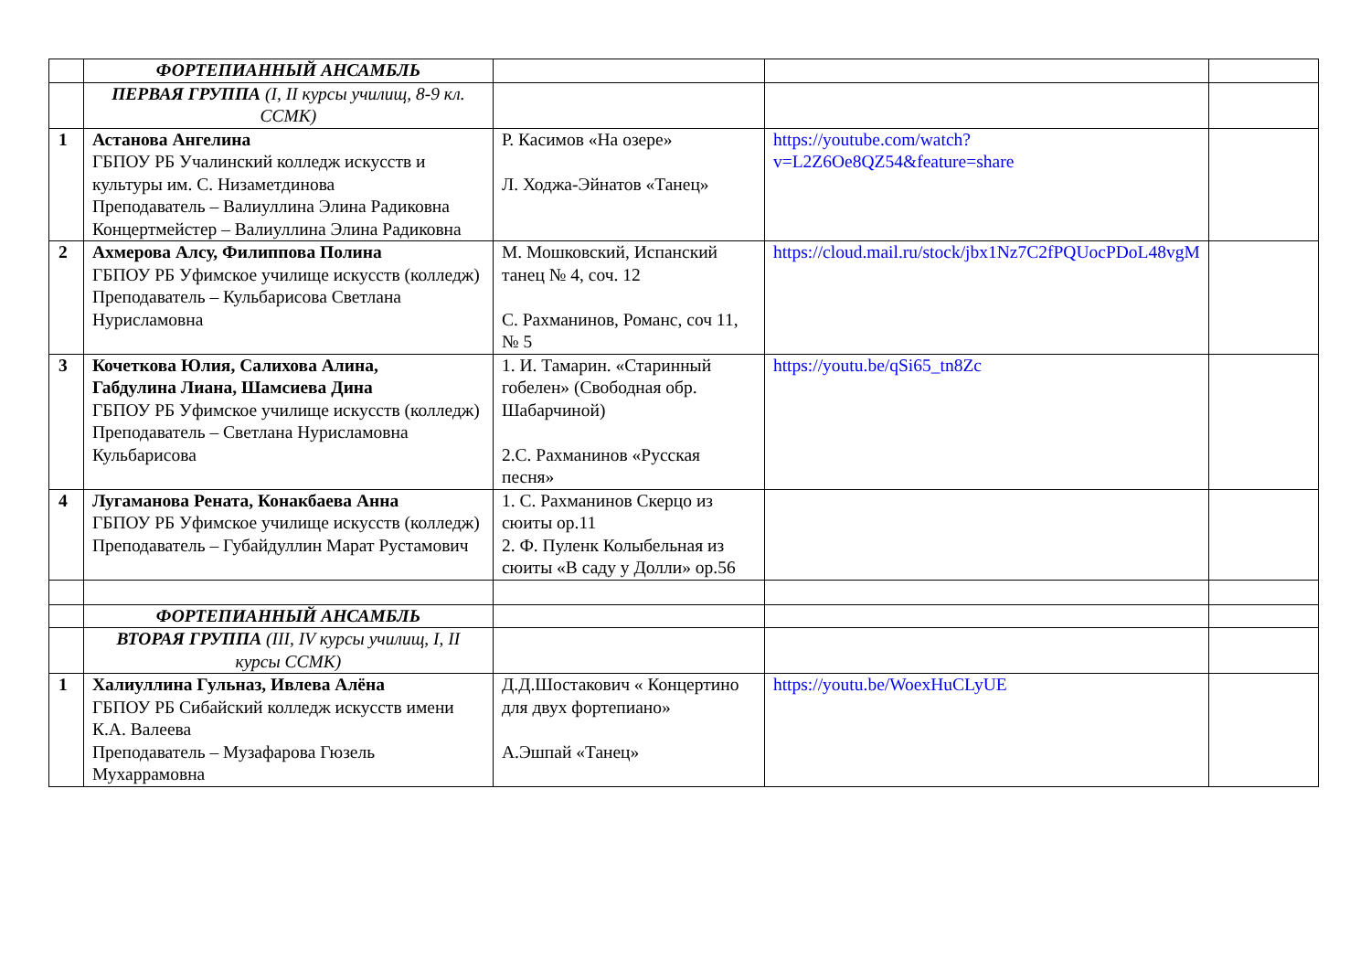| | ФОРТЕПИАННЫЙ АНСАМБЛЬ | | | |
| | ПЕРВАЯ ГРУППА (I, II курсы училищ, 8-9 кл. ССМК) | | | |
| 1 | Астанова Ангелина ГБПОУ РБ Учалинский колледж искусств и культуры им. С. Низаметдинова Преподаватель – Валиуллина Элина Радиковна Концертмейстер – Валиуллина Элина Радиковна | Р. Касимов «На озере» Л. Ходжа-Эйнатов «Танец» | https://youtube.com/watch?v=L2Z6Oe8QZ54&feature=share | |
| 2 | Ахмерова Алсу, Филиппова Полина ГБПОУ РБ Уфимское училище искусств (колледж) Преподаватель – Кульбарисова Светлана Нурисламовна | М. Мошковский, Испанский танец № 4, соч. 12 С. Рахманинов, Романс, соч 11, № 5 | https://cloud.mail.ru/stock/jbx1Nz7C2fPQUocPDoL48vgM | |
| 3 | Кочеткова Юлия, Салихова Алина, Габдулина Лиана, Шамсиева Дина ГБПОУ РБ Уфимское училище искусств (колледж) Преподаватель – Светлана Нурисламовна Кульбарисова | 1. И. Тамарин. «Старинный гобелен» (Свободная обр. Шабарчиной) 2.С. Рахманинов «Русская песня» | https://youtu.be/qSi65_tn8Zc | |
| 4 | Лугаманова Рената, Конакбаева Анна ГБПОУ РБ Уфимское училище искусств (колледж) Преподаватель – Губайдуллин Марат Рустамович | 1. С. Рахманинов Скерцо из сюиты op.11 2. Ф. Пуленк Колыбельная из сюиты «В саду у Долли» op.56 | | |
| | ФОРТЕПИАННЫЙ АНСАМБЛЬ | | | |
| | ВТОРАЯ ГРУППА (III, IV курсы училищ, I, II курсы ССМК) | | | |
| 1 | Халиуллина Гульназ, Ивлева Алёна ГБПОУ РБ Сибайский колледж искусств имени К.А. Валеева Преподаватель – Музафарова Гюзель Мухаррамовна | Д.Д.Шостакович « Концертино для двух фортепиано» А.Эшпай «Танец» | https://youtu.be/WoexHuCLyUE | |